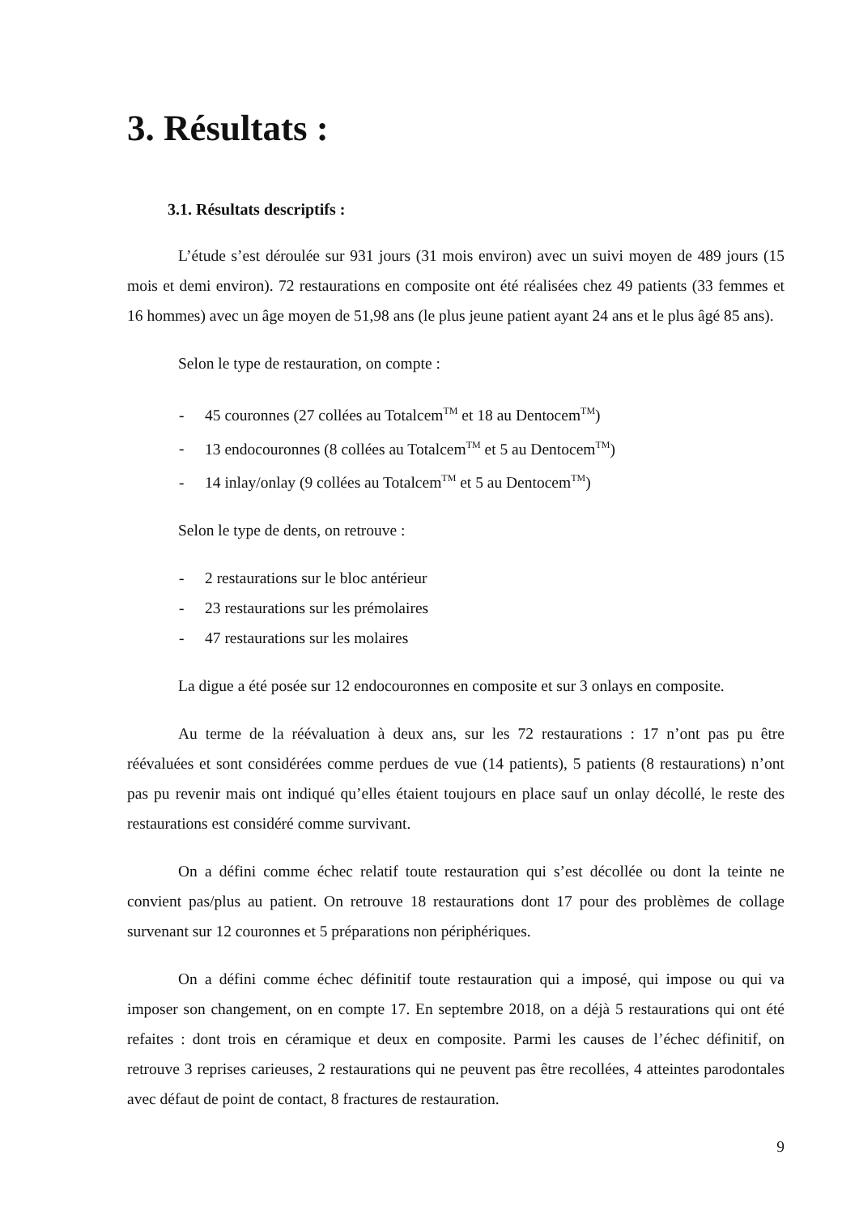3. Résultats :
3.1. Résultats descriptifs :
L’étude s’est déroulée sur 931 jours (31 mois environ) avec un suivi moyen de 489 jours (15 mois et demi environ). 72 restaurations en composite ont été réalisées chez 49 patients (33 femmes et 16 hommes) avec un âge moyen de 51,98 ans (le plus jeune patient ayant 24 ans et le plus âgé 85 ans).
Selon le type de restauration, on compte :
- 45 couronnes (27 collées au Totalcem<sup>TM</sup> et 18 au Dentocem<sup>TM</sup>)
- 13 endocouronnes (8 collées au Totalcem<sup>TM</sup> et 5 au Dentocem<sup>TM</sup>)
- 14 inlay/onlay (9 collées au Totalcem<sup>TM</sup> et 5 au Dentocem<sup>TM</sup>)
Selon le type de dents, on retrouve :
- 2 restaurations sur le bloc antérieur
- 23 restaurations sur les prémolaires
- 47 restaurations sur les molaires
La digue a été posée sur 12 endocouronnes en composite et sur 3 onlays en composite.
Au terme de la réévaluation à deux ans, sur les 72 restaurations : 17 n’ont pas pu être réévaluées et sont considérées comme perdues de vue (14 patients), 5 patients (8 restaurations) n’ont pas pu revenir mais ont indiqué qu’elles étaient toujours en place sauf un onlay décollé, le reste des restaurations est considéré comme survivant.
On a défini comme échec relatif toute restauration qui s’est décollée ou dont la teinte ne convient pas/plus au patient. On retrouve 18 restaurations dont 17 pour des problèmes de collage survenant sur 12 couronnes et 5 préparations non périphériques.
On a défini comme échec définitif toute restauration qui a imposé, qui impose ou qui va imposer son changement, on en compte 17. En septembre 2018, on a déjà 5 restaurations qui ont été refaites : dont trois en céramique et deux en composite. Parmi les causes de l’échec définitif, on retrouve 3 reprises carieuses, 2 restaurations qui ne peuvent pas être recollées, 4 atteintes parodontales avec défaut de point de contact, 8 fractures de restauration.
9